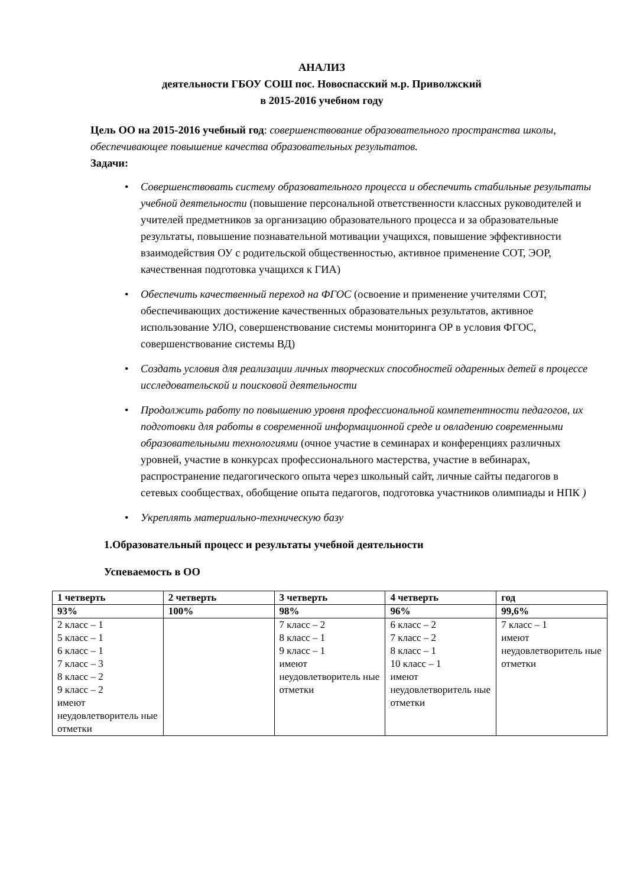АНАЛИЗ
деятельности ГБОУ СОШ пос. Новоспасский м.р. Приволжский
в 2015-2016 учебном году
Цель ОО на 2015-2016 учебный год: совершенствование образовательного пространства школы, обеспечивающее повышение качества образовательных результатов.
Задачи:
• Совершенствовать систему образовательного процесса и обеспечить стабильные результаты учебной деятельности (повышение персональной ответственности классных руководителей и учителей предметников за организацию образовательного процесса и за образовательные результаты, повышение познавательной мотивации учащихся, повышение эффективности взаимодействия ОУ с родительской общественностью, активное применение СОТ, ЭОР, качественная подготовка учащихся к ГИА)
• Обеспечить качественный переход на ФГОС (освоение и применение учителями СОТ, обеспечивающих достижение качественных образовательных результатов, активное использование УЛО, совершенствование системы мониторинга ОР в условия ФГОС, совершенствование системы ВД)
• Создать условия для реализации личных творческих способностей одаренных детей в процессе исследовательской и поисковой деятельности
• Продолжить работу по повышению уровня профессиональной компетентности педагогов, их подготовки для работы в современной информационной среде и овладению современными образовательными технологиями (очное участие в семинарах и конференциях различных уровней, участие в конкурсах профессионального мастерства, участие в вебинарах, распространение педагогического опыта через школьный сайт, личные сайты педагогов в сетевых сообществах, обобщение опыта педагогов, подготовка участников олимпиады и НПК )
• Укреплять материально-техническую базу
1.Образовательный процесс и результаты учебной деятельности
Успеваемость в ОО
| 1 четверть | 2 четверть | 3 четверть | 4 четверть | год |
| --- | --- | --- | --- | --- |
| 93% | 100% | 98% | 96% | 99,6% |
| 2 класс – 1 5 класс – 1 6 класс – 1 7 класс – 3 8 класс – 2 9 класс – 2 имеют неудовлетворитель ные отметки | | 7 класс – 2 8 класс – 1 9 класс – 1 имеют неудовлетворитель ные отметки | 6 класс – 2 7 класс – 2 8 класс – 1 10 класс – 1 имеют неудовлетворитель ные отметки | 7 класс – 1 имеют неудовлетворитель ные отметки |